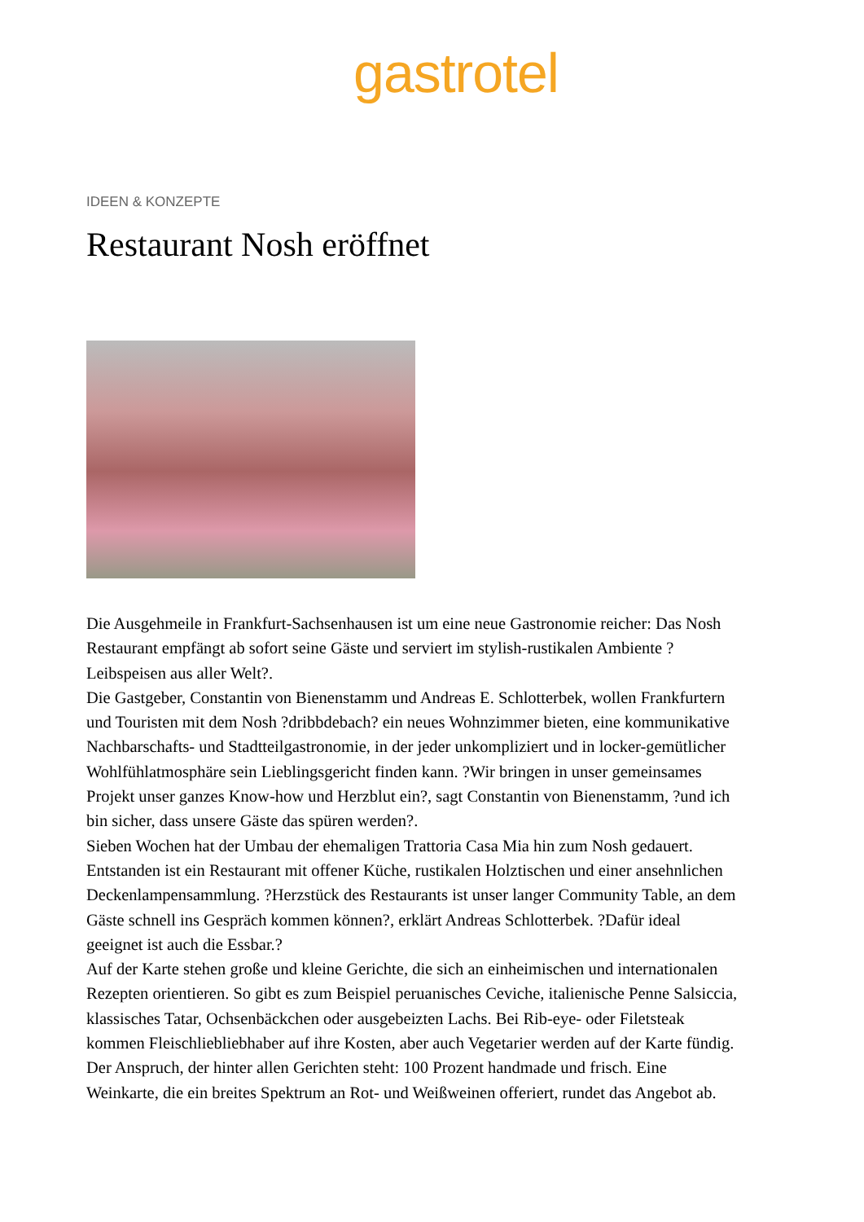gastrotel
IDEEN & KONZEPTE
Restaurant Nosh eröffnet
Die Ausgehmeile in Frankfurt-Sachsenhausen ist um eine neue Gastronomie reicher: Das Nosh Restaurant empfängt ab sofort seine Gäste und serviert im stylish-rustikalen Ambiente ?Leibspeisen aus aller Welt?.
Die Gastgeber, Constantin von Bienenstamm und Andreas E. Schlotterbek, wollen Frankfurtern und Touristen mit dem Nosh ?dribbdebach? ein neues Wohnzimmer bieten, eine kommunikative Nachbarschafts- und Stadtteilgastronomie, in der jeder unkompliziert und in locker-gemütlicher Wohlfühlatmosphäre sein Lieblingsgericht finden kann. ?Wir bringen in unser gemeinsames Projekt unser ganzes Know-how und Herzblut ein?, sagt Constantin von Bienenstamm, ?und ich bin sicher, dass unsere Gäste das spüren werden?.
Sieben Wochen hat der Umbau der ehemaligen Trattoria Casa Mia hin zum Nosh gedauert. Entstanden ist ein Restaurant mit offener Küche, rustikalen Holztischen und einer ansehnlichen Deckenlampensammlung. ?Herzstück des Restaurants ist unser langer Community Table, an dem Gäste schnell ins Gespräch kommen können?, erklärt Andreas Schlotterbek. ?Dafür ideal geeignet ist auch die Essbar.?
Auf der Karte stehen große und kleine Gerichte, die sich an einheimischen und internationalen Rezepten orientieren. So gibt es zum Beispiel peruanisches Ceviche, italienische Penne Salsiccia, klassisches Tatar, Ochsenbäckchen oder ausgebeizten Lachs. Bei Rib-eye- oder Filetsteak kommen Fleischliebliebhaber auf ihre Kosten, aber auch Vegetarier werden auf der Karte fündig. Der Anspruch, der hinter allen Gerichten steht: 100 Prozent handmade und frisch. Eine Weinkarte, die ein breites Spektrum an Rot- und Weißweinen offeriert, rundet das Angebot ab.